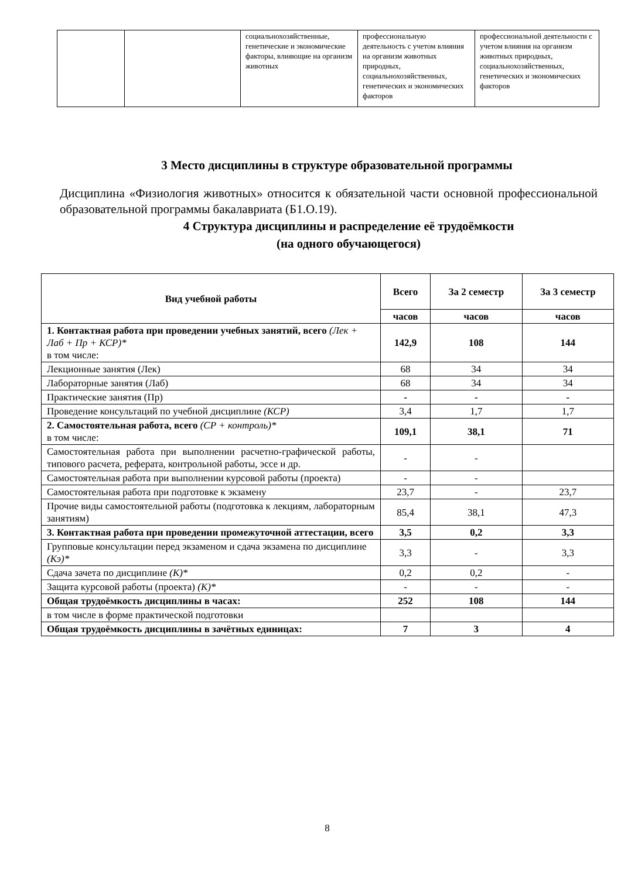| | | социальнохозяйственные, генетические и экономические факторы, влияющие на организм животных | профессиональную деятельность с учетом влияния на организм животных природных, социальнохозяйственных, генетических и экономических факторов | профессиональной деятельности с учетом влияния на организм животных природных, социальнохозяйственных, генетических и экономических факторов |
3 Место дисциплины в структуре образовательной программы
Дисциплина «Физиология животных» относится к обязательной части основной профессиональной образовательной программы бакалавриата (Б1.О.19).
4 Структура дисциплины и распределение её трудоёмкости
(на одного обучающегося)
| Вид учебной работы | Всего | За 2 семестр | За 3 семестр |
| --- | --- | --- | --- |
| | часов | часов | часов |
| 1. Контактная работа при проведении учебных занятий, всего (Лек + Лаб + Пр + КСР)* в том числе: | 142,9 | 108 | 144 |
| Лекционные занятия (Лек) | 68 | 34 | 34 |
| Лабораторные занятия (Лаб) | 68 | 34 | 34 |
| Практические занятия (Пр) | - | - | - |
| Проведение консультаций по учебной дисциплине (КСР) | 3,4 | 1,7 | 1,7 |
| 2. Самостоятельная работа, всего (СР + контроль)* в том числе: | 109,1 | 38,1 | 71 |
| Самостоятельная работа при выполнении расчетно-графической работы, типового расчета, реферата, контрольной работы, эссе и др. | - | - | |
| Самостоятельная работа при выполнении курсовой работы (проекта) | - | - | |
| Самостоятельная работа при подготовке к экзамену | 23,7 | - | 23,7 |
| Прочие виды самостоятельной работы (подготовка к лекциям, лабораторным занятиям) | 85,4 | 38,1 | 47,3 |
| 3. Контактная работа при проведении промежуточной аттестации, всего | 3,5 | 0,2 | 3,3 |
| Групповые консультации перед экзаменом и сдача экзамена по дисциплине (Кэ)* | 3,3 | - | 3,3 |
| Сдача зачета по дисциплине (К)* | 0,2 | 0,2 | - |
| Защита курсовой работы (проекта) (К)* | - | - | - |
| Общая трудоёмкость дисциплины в часах: | 252 | 108 | 144 |
| в том числе в форме практической подготовки | | | |
| Общая трудоёмкость дисциплины в зачётных единицах: | 7 | 3 | 4 |
8